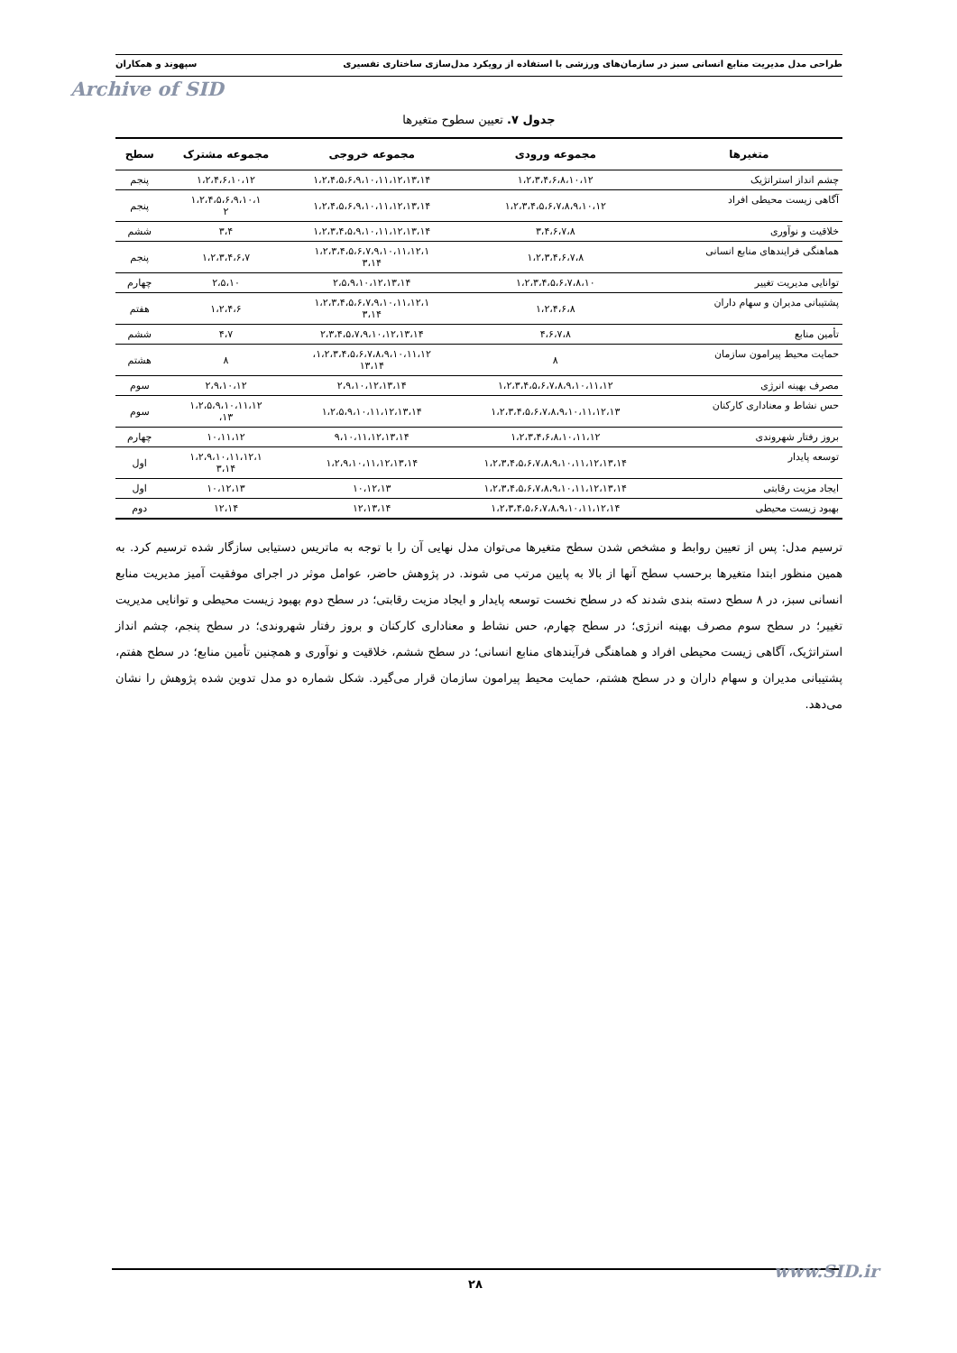Archive of SID
طراحی مدل مدیریت منابع انسانی سبز در سازمان‌های ورزشی با استفاده از رویکرد مدل‌سازی ساختاری تفسیری سپهوند و همکاران
جدول ۷. تعیین سطوح متغیرها
| متغیرها | مجموعه ورودی | مجموعه خروجی | مجموعه مشترک | سطح |
| --- | --- | --- | --- | --- |
| چشم انداز استراتژیک | ۱،۲،۳،۴،۶،۸،۱۰،۱۲ | ۱،۲،۴،۵،۶،۹،۱۰،۱۱،۱۲،۱۳،۱۴ | ۱،۲،۴،۶،۱۰،۱۲ | پنجم |
| آگاهی زیست محیطی افراد | ۱،۲،۳،۴،۵،۶،۷،۸،۹،۱۰،۱۲ | ۱،۲،۴،۵،۶،۹،۱۰،۱۱،۱۲،۱۳،۱۴ | ۱،۲،۴،۵،۶،۹،۱۰،۱ ۲ | پنجم |
| خلاقیت و نوآوری | ۳،۴،۶،۷،۸ | ۱،۲،۳،۴،۵،۹،۱۰،۱۱،۱۲،۱۳،۱۴ | ۳،۴ | ششم |
| هماهنگی فرایندهای منابع انسانی | ۱،۲،۳،۴،۶،۷،۸ | ۱،۲،۳،۴،۵،۶،۷،۹،۱۰،۱۱،۱۲،۱ ۳،۱۴ | ۱،۲،۳،۴،۶،۷ | پنجم |
| توانایی مدیریت تغییر | ۱،۲،۳،۴،۵،۶،۷،۸،۱۰ | ۲،۵،۹،۱۰،۱۲،۱۳،۱۴ | ۲،۵،۱۰ | چهارم |
| پشتیبانی مدیران و سهام داران | ۱،۲،۴،۶،۸ | ۱،۲،۳،۴،۵،۶،۷،۹،۱۰،۱۱،۱۲،۱ ۳،۱۴ | ۱،۲،۴،۶ | هفتم |
| تأمین منابع | ۴،۶،۷،۸ | ۲،۳،۴،۵،۷،۹،۱۰،۱۲،۱۳،۱۴ | ۴،۷ | ششم |
| حمایت محیط پیرامون سازمان | ۸ | ۱،۲،۳،۴،۵،۶،۷،۸،۹،۱۰،۱۱،۱۲، ۱۳،۱۴ | ۸ | هشتم |
| مصرف بهینه انرژی | ۱،۲،۳،۴،۵،۶،۷،۸،۹،۱۰،۱۱،۱۲ | ۲،۹،۱۰،۱۲،۱۳،۱۴ | ۲،۹،۱۰،۱۲ | سوم |
| حس نشاط و معناداری کارکنان | ۱،۲،۳،۴،۵،۶،۷،۸،۹،۱۰،۱۱،۱۲،۱۳ | ۱،۲،۵،۹،۱۰،۱۱،۱۲،۱۳،۱۴ | ۱،۲،۵،۹،۱۰،۱۱،۱۲ ۱۳، | سوم |
| بروز رفتار شهروندی | ۱،۲،۳،۴،۶،۸،۱۰،۱۱،۱۲ | ۹،۱۰،۱۱،۱۲،۱۳،۱۴ | ۱۰،۱۱،۱۲ | چهارم |
| توسعه پایدار | ۱،۲،۳،۴،۵،۶،۷،۸،۹،۱۰،۱۱،۱۲،۱۳،۱۴ | ۱،۲،۹،۱۰،۱۱،۱۲،۱۳،۱۴ | ۱،۲،۹،۱۰،۱۱،۱۲،۱ ۳،۱۴ | اول |
| ایجاد مزیت رقابتی | ۱،۲،۳،۴،۵،۶،۷،۸،۹،۱۰،۱۱،۱۲،۱۳،۱۴ | ۱۰،۱۲،۱۳ | ۱۰،۱۲،۱۳ | اول |
| بهبود زیست محیطی | ۱،۲،۳،۴،۵،۶،۷،۸،۹،۱۰،۱۱،۱۲،۱۴ | ۱۲،۱۳،۱۴ | ۱۲،۱۴ | دوم |
ترسیم مدل: پس از تعیین روابط و مشخص شدن سطح متغیرها می‌توان مدل نهایی آن را با توجه به ماتریس دستیابی سازگار شده ترسیم کرد. به همین منظور ابتدا متغیرها برحسب سطح آنها از بالا به پایین مرتب می شوند. در پژوهش حاضر، عوامل موثر در اجرای موفقیت آمیز مدیریت منابع انسانی سبز، در ۸ سطح دسته بندی شدند که در سطح نخست توسعه پایدار و ایجاد مزیت رقابتی؛ در سطح دوم بهبود زیست محیطی و توانایی مدیریت تغییر؛ در سطح سوم مصرف بهینه انرژی؛ در سطح چهارم، حس نشاط و معناداری کارکنان و بروز رفتار شهروندی؛ در سطح پنجم، چشم انداز استراتژیک، آگاهی زیست محیطی افراد و هماهنگی فرآیندهای منابع انسانی؛ در سطح ششم، خلاقیت و نوآوری و همچنین تأمین منابع؛ در سطح هفتم، پشتیبانی مدیران و سهام داران و در سطح هشتم، حمایت محیط پیرامون سازمان قرار می‌گیرد. شکل شماره دو مدل تدوین شده پژوهش را نشان می‌دهد.
۲۸ www.SID.ir